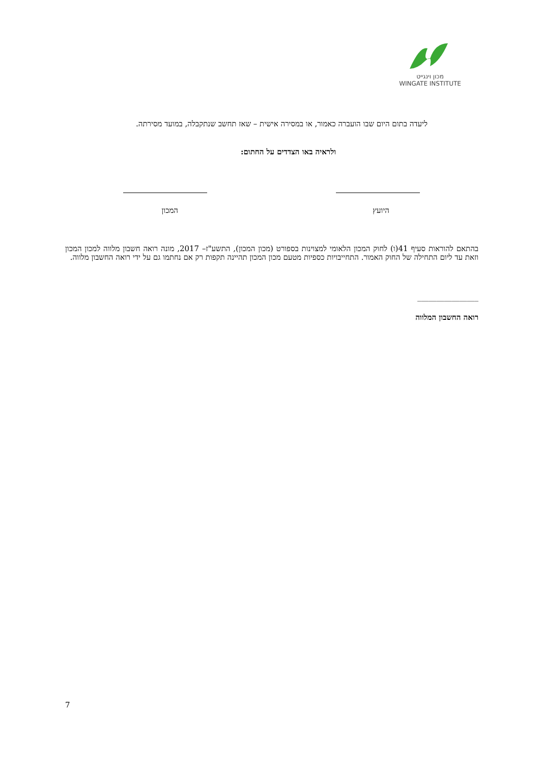מכון וינגייט
WINGATE INSTITUTE
ליעדה בתום היום שבו הועברה כאמור, או במסירה אישית – שאז תחשב שנתקבלה, במועד מסירתה.
ולראיה באו הצדדים על החתום:
היועץ
המכון
בהתאם להוראות סעיף 41(ו) לחוק המכון הלאומי למצוינות בספורט (מכון המכון), התשע"ז– 2017, מונה רואה חשבון מלווה למכון המכון וזאת עד ליום התחילה של החוק האמור. התחייבויות כספיות מטעם מכון המכון תהיינה תקפות רק אם נחתמו גם על ידי רואה החשבון מלווה.
________________
רואה החשבון המלווה
7